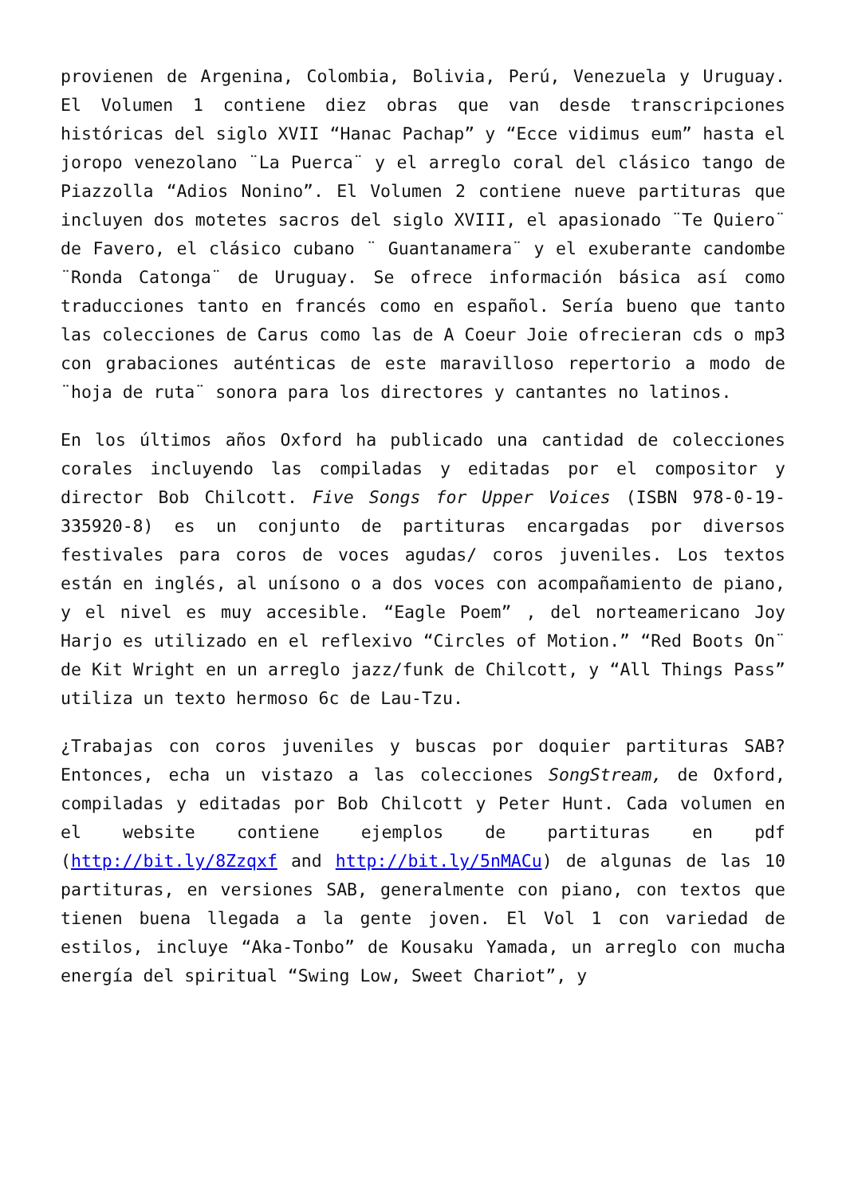provienen de Argenina, Colombia, Bolivia, Perú, Venezuela y Uruguay. El Volumen 1 contiene diez obras que van desde transcripciones históricas del siglo XVII “Hanac Pachap” y “Ecce vidimus eum” hasta el joropo venezolano ¨La Puerca¨ y el arreglo coral del clásico tango de Piazzolla “Adios Nonino”. El Volumen 2 contiene nueve partituras que incluyen dos motetes sacros del siglo XVIII, el apasionado ¨Te Quiero¨ de Favero, el clásico cubano ¨ Guantanamera¨ y el exuberante candombe ¨Ronda Catonga¨ de Uruguay. Se ofrece información básica así como traducciones tanto en francés como en español. Sería bueno que tanto las colecciones de Carus como las de A Coeur Joie ofrecieran cds o mp3 con grabaciones auténticas de este maravilloso repertorio a modo de ¨hoja de ruta¨ sonora para los directores y cantantes no latinos.
En los últimos años Oxford ha publicado una cantidad de colecciones corales incluyendo las compiladas y editadas por el compositor y director Bob Chilcott. Five Songs for Upper Voices (ISBN 978-0-19-335920-8) es un conjunto de partituras encargadas por diversos festivales para coros de voces agudas/ coros juveniles. Los textos están en inglés, al unísono o a dos voces con acompañamiento de piano, y el nivel es muy accesible. “Eagle Poem” , del norteamericano Joy Harjo es utilizado en el reflexivo “Circles of Motion.” “Red Boots On¨ de Kit Wright en un arreglo jazz/funk de Chilcott, y “All Things Pass” utiliza un texto hermoso 6c de Lau-Tzu.
¿Trabajas con coros juveniles y buscas por doquier partituras SAB? Entonces, echa un vistazo a las colecciones SongStream, de Oxford, compiladas y editadas por Bob Chilcott y Peter Hunt. Cada volumen en el website contiene ejemplos de partituras en pdf (http://bit.ly/8Zzqxf and http://bit.ly/5nMACu) de algunas de las 10 partituras, en versiones SAB, generalmente con piano, con textos que tienen buena llegada a la gente joven. El Vol 1 con variedad de estilos, incluye “Aka-Tonbo” de Kousaku Yamada, un arreglo con mucha energía del spiritual “Swing Low, Sweet Chariot”, y